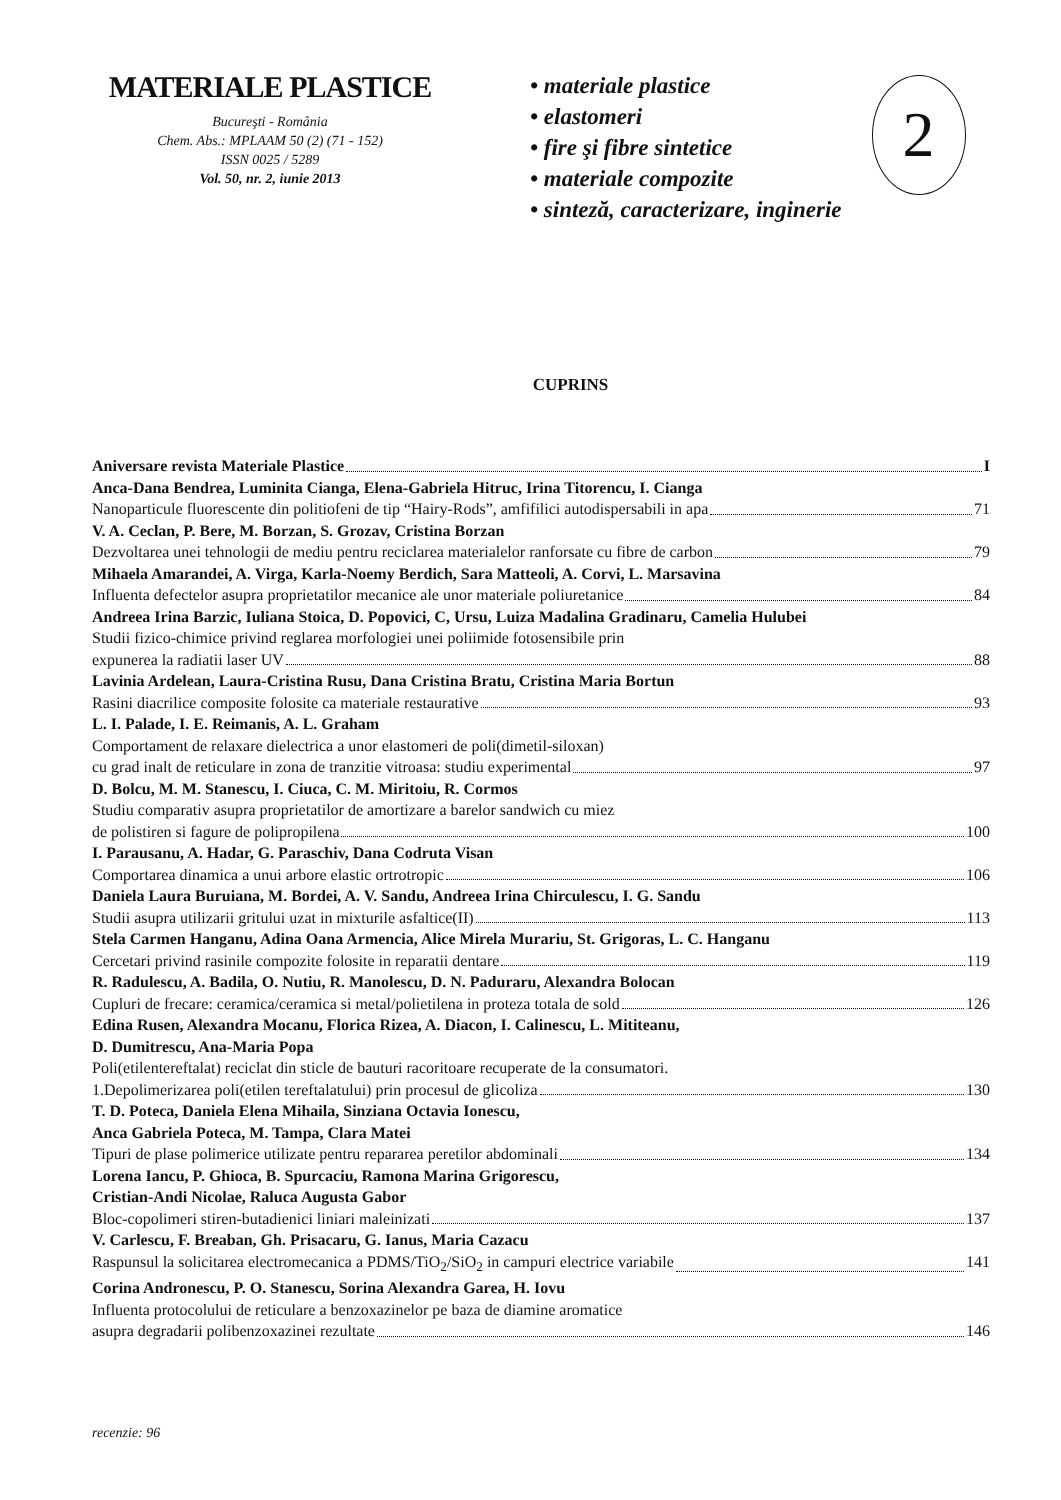MATERIALE PLASTICE
Bucureşti - România
Chem. Abs.: MPLAAM 50 (2) (71 - 152)
ISSN 0025 / 5289
Vol. 50, nr. 2, iunie 2013
• materiale plastice
• elastomeri
• fire şi fibre sintetice
• materiale compozite
• sinteză, caracterizare, inginerie
2
CUPRINS
Aniversare revista Materiale Plastice I
Anca-Dana Bendrea, Luminita Cianga, Elena-Gabriela Hitruc, Irina Titorencu, I. Cianga
Nanoparticule fluorescente din politiofeni de tip “Hairy-Rods”, amfifilici autodispersabili in apa 71
V. A. Ceclan, P. Bere, M. Borzan, S. Grozav, Cristina Borzan
Dezvoltarea unei tehnologii de mediu pentru reciclarea materialelor ranforsate cu fibre de carbon 79
Mihaela Amarandei, A. Virga, Karla-Noemy Berdich, Sara Matteoli, A. Corvi, L. Marsavina
Influenta defectelor asupra proprietatilor mecanice ale unor materiale poliuretanice 84
Andreea Irina Barzic, Iuliana Stoica, D. Popovici, C, Ursu, Luiza Madalina Gradinaru, Camelia Hulubei
Studii fizico-chimice privind reglarea morfologiei unei poliimide fotosensibile prin
expunerea la radiatii laser UV 88
Lavinia Ardelean, Laura-Cristina Rusu, Dana Cristina Bratu, Cristina Maria Bortun
Rasini diacrilice composite folosite ca materiale restaurative 93
L. I. Palade, I. E. Reimanis, A. L. Graham
Comportament de relaxare dielectrica a unor elastomeri de poli(dimetil-siloxan)
cu grad inalt de reticulare in zona de tranzitie vitroasa: studiu experimental 97
D. Bolcu, M. M. Stanescu, I. Ciuca, C. M. Miritoiu, R. Cormos
Studiu comparativ asupra proprietatilor de amortizare a barelor sandwich cu miez
de polistiren si fagure de polipropilena 100
I. Parausanu, A. Hadar, G. Paraschiv, Dana Codruta Visan
Comportarea dinamica a unui arbore elastic ortrotropic 106
Daniela Laura Buruiana, M. Bordei, A. V. Sandu, Andreea Irina Chirculescu, I. G. Sandu
Studii asupra utilizarii gritului uzat in mixturile asfaltice(II) 113
Stela Carmen Hanganu, Adina Oana Armencia, Alice Mirela Murariu, St. Grigoras, L. C. Hanganu
Cercetari privind rasinile compozite folosite in reparatii dentare 119
R. Radulescu, A. Badila, O. Nutiu, R. Manolescu, D. N. Paduraru, Alexandra Bolocan
Cupluri de frecare: ceramica/ceramica si metal/polietilena in proteza totala de sold 126
Edina Rusen, Alexandra Mocanu, Florica Rizea, A. Diacon, I. Calinescu, L. Mititeanu,
D. Dumitrescu, Ana-Maria Popa
Poli(etilentereftalat) reciclat din sticle de bauturi racoritoare recuperate de la consumatori.
1.Depolimerizarea poli(etilen tereftalatului) prin procesul de glicoliza 130
T. D. Poteca, Daniela Elena Mihaila, Sinziana Octavia Ionescu,
Anca Gabriela Poteca, M. Tampa, Clara Matei
Tipuri de plase polimerice utilizate pentru repararea peretilor abdominali 134
Lorena Iancu, P. Ghioca, B. Spurcaciu, Ramona Marina Grigorescu,
Cristian-Andi Nicolae, Raluca Augusta Gabor
Bloc-copolimeri stiren-butadienici liniari maleinizati 137
V. Carlescu, F. Breaban, Gh. Prisacaru, G. Ianus, Maria Cazacu
Raspunsul la solicitarea electromecanica a PDMS/TiO<sub>2</sub>/SiO<sub>2</sub> in campuri electrice variabile 141
Corina Andronescu, P. O. Stanescu, Sorina Alexandra Garea, H. Iovu
Influenta protocolului de reticulare a benzoxazinelor pe baza de diamine aromatice
asupra degradarii polibenzoxazinei rezultate 146
recenzie: 96